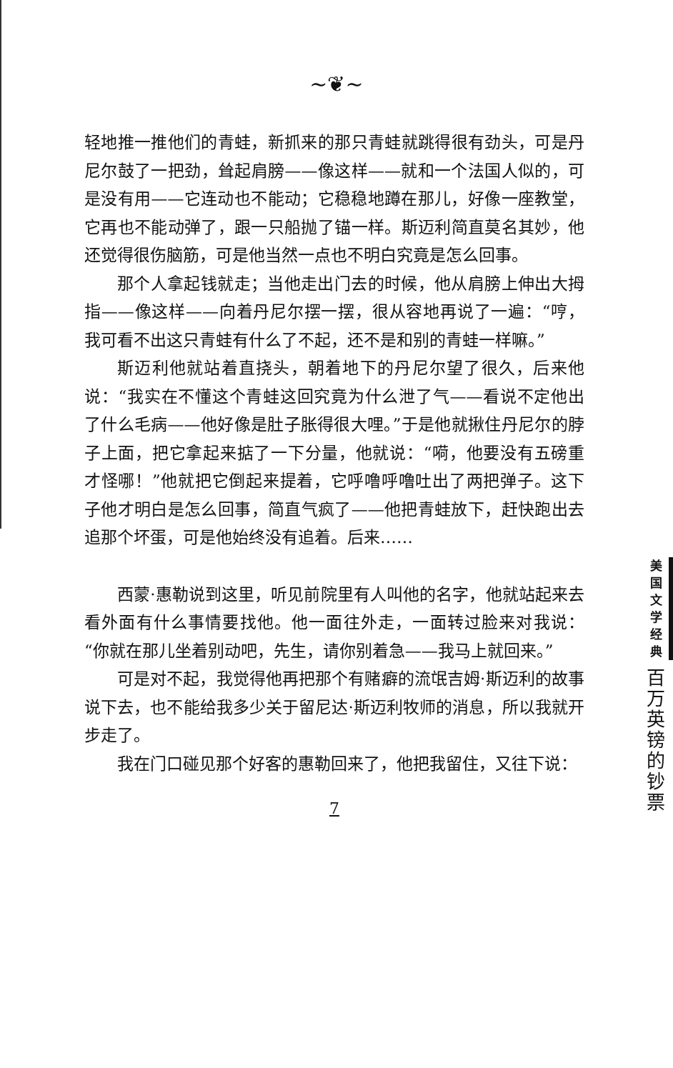~❦~
轻地推一推他们的青蛙，新抓来的那只青蛙就跳得很有劲头，可是丹尼尔鼓了一把劲，耸起肩膀——像这样——就和一个法国人似的，可是没有用——它连动也不能动；它稳稳地蹲在那儿，好像一座教堂，它再也不能动弹了，跟一只船抛了锚一样。斯迈利简直莫名其妙，他还觉得很伤脑筋，可是他当然一点也不明白究竟是怎么回事。
那个人拿起钱就走；当他走出门去的时候，他从肩膀上伸出大拇指——像这样——向着丹尼尔摆一摆，很从容地再说了一遍：“哼，我可看不出这只青蛙有什么了不起，还不是和别的青蛙一样嘛。”
斯迈利他就站着直挠头，朝着地下的丹尼尔望了很久，后来他说：“我实在不懂这个青蛙这回究竟为什么泄了气——看说不定他出了什么毛病——他好像是肚子胀得很大哩。”于是他就揪住丹尼尔的脖子上面，把它拿起来掂了一下分量，他就说：“嗬，他要没有五磅重才怪哪！”他就把它倒起来提着，它呼噜呼噜吐出了两把弹子。这下子他才明白是怎么回事，简直气疯了——他把青蛙放下，赶快跑出去追那个坏蛋，可是他始终没有追着。后来……
西蒙·惠勒说到这里，听见前院里有人叫他的名字，他就站起来去看外面有什么事情要找他。他一面往外走，一面转过脸来对我说：“你就在那儿坐着别动吧，先生，请你别着急——我马上就回来。”
可是对不起，我觉得他再把那个有赌癖的流氓吉姆·斯迈利的故事说下去，也不能给我多少关于留尼达·斯迈利牧师的消息，所以我就开步走了。
我在门口碰见那个好客的惠勒回来了，他把我留住，又往下说：
7
美
国
文
学
经
典
百
万
英
镑
的
钞
票